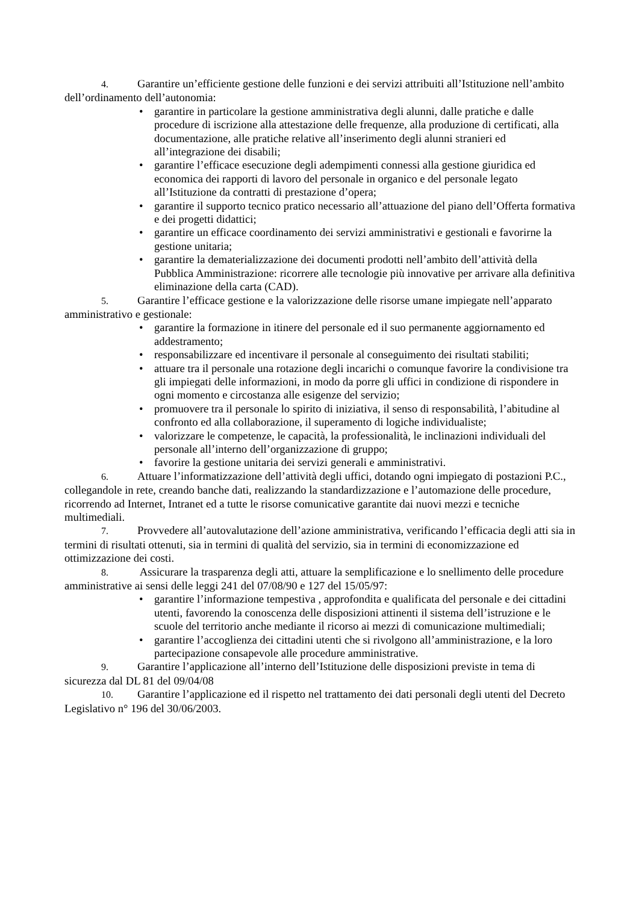4. Garantire un’efficiente gestione delle funzioni e dei servizi attribuiti all’Istituzione nell’ambito dell’ordinamento dell’autonomia:
• garantire in particolare la gestione amministrativa degli alunni, dalle pratiche e dalle procedure di iscrizione alla attestazione delle frequenze, alla produzione di certificati, alla documentazione, alle pratiche relative all’inserimento degli alunni stranieri ed all’integrazione dei disabili;
• garantire l’efficace esecuzione degli adempimenti connessi alla gestione giuridica ed economica dei rapporti di lavoro del personale in organico e del personale legato all’Istituzione da contratti di prestazione d’opera;
• garantire il supporto tecnico pratico necessario all’attuazione del piano dell’Offerta formativa e dei progetti didattici;
• garantire un efficace coordinamento dei servizi amministrativi e gestionali e favorirne la gestione unitaria;
• garantire la dematerializzazione dei documenti prodotti nell’ambito dell’attività della Pubblica Amministrazione: ricorrere alle tecnologie più innovative per arrivare alla definitiva eliminazione della carta (CAD).
5. Garantire l’efficace gestione e la valorizzazione delle risorse umane impiegate nell’apparato amministrativo e gestionale:
• garantire la formazione in itinere del personale ed il suo permanente aggiornamento ed addestramento;
• responsabilizzare ed incentivare il personale al conseguimento dei risultati stabiliti;
• attuare tra il personale una rotazione degli incarichi o comunque favorire la condivisione tra gli impiegati delle informazioni, in modo da porre gli uffici in condizione di rispondere in ogni momento e circostanza alle esigenze del servizio;
• promuovere tra il personale lo spirito di iniziativa, il senso di responsabilità, l’abitudine al confronto ed alla collaborazione, il superamento di logiche individualiste;
• valorizzare le competenze, le capacità, la professionalità, le inclinazioni individuali del personale all’interno dell’organizzazione di gruppo;
• favorire la gestione unitaria dei servizi generali e amministrativi.
6. Attuare l’informatizzazione dell’attività degli uffici, dotando ogni impiegato di postazioni P.C., collegandole in rete, creando banche dati, realizzando la standardizzazione e l’automazione delle procedure, ricorrendo ad Internet, Intranet ed a tutte le risorse comunicative garantite dai nuovi mezzi e tecniche multimediali.
7. Provvedere all’autovalutazione dell’azione amministrativa, verificando l’efficacia degli atti sia in termini di risultati ottenuti, sia in termini di qualità del servizio, sia in termini di economizzazione ed ottimizzazione dei costi.
8. Assicurare la trasparenza degli atti, attuare la semplificazione e lo snellimento delle procedure amministrative ai sensi delle leggi 241 del 07/08/90 e 127 del 15/05/97:
• garantire l’informazione tempestiva , approfondita e qualificata del personale e dei cittadini utenti, favorendo la conoscenza delle disposizioni attinenti il sistema dell’istruzione e le scuole del territorio anche mediante il ricorso ai mezzi di comunicazione multimediali;
• garantire l’accoglienza dei cittadini utenti che si rivolgono all’amministrazione, e la loro partecipazione consapevole alle procedure amministrative.
9. Garantire l’applicazione all’interno dell’Istituzione delle disposizioni previste in tema di sicurezza dal DL 81 del 09/04/08
10. Garantire l’applicazione ed il rispetto nel trattamento dei dati personali degli utenti del Decreto Legislativo n° 196 del 30/06/2003.